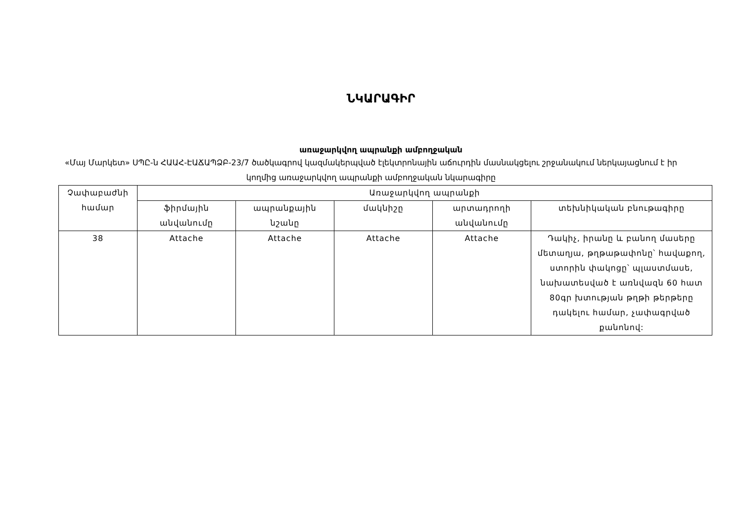ՆԿԱՐԱԳԻՐ
առաջարկվող ապրանքի ամբողջական
«Մայ Մարկետ» ՍՊԸ-ն ՀԱԱՀ-ԷԱՃԱՊՁԲ-23/7 ծածկագրով կազմակերպված էլեկտրոնային աճուրդին մասնակցելու շրջանակում ներկայացնում է իր կողմից առաջարկվող ապրանքի ամբողջական նկարագիրը
| Չափաբաժնի համար | Առաջարկվող ապրանքի | | | | |
| --- | --- | --- | --- | --- | --- |
| | ֆիրմային անվանումը | ապրանքային նշանը | մակնիշը | արտադրողի անվանումը | տեխնիկական բնութագիրը |
| 38 | Attache | Attache | Attache | Attache | Դակիչ, իրանը և բանող մասերը մետաղյա, թղթաթափոնը՝ հավաքող, ստորին փակոցը՝ պլաստմասե, նախատեսված է առնվազն 60 հատ 80գր խտության թղթի թերթերը դակելու համար, չափագրված քանոնով: |